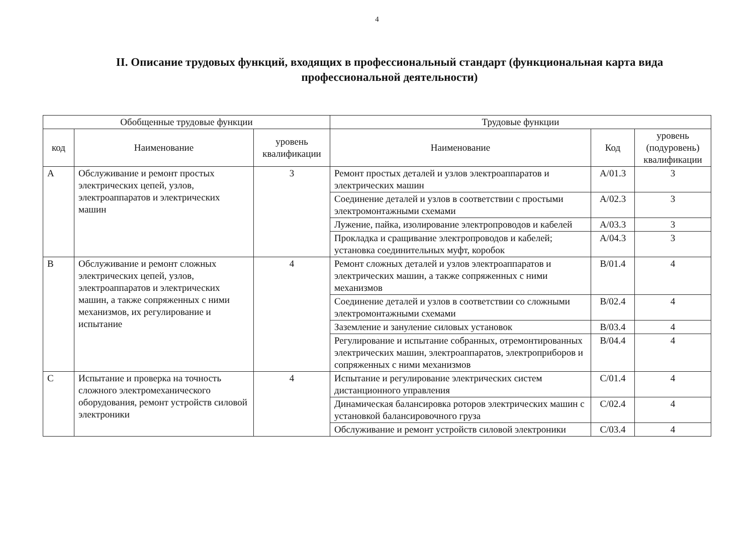4
II. Описание трудовых функций, входящих в профессиональный стандарт (функциональная карта вида профессиональной деятельности)
| Обобщенные трудовые функции | | | Трудовые функции | | |
| --- | --- | --- | --- | --- | --- |
| код | Наименование | уровень квалификации | Наименование | Код | уровень (подуровень) квалификации |
| A | Обслуживание и ремонт простых электрических цепей, узлов, электроаппаратов и электрических машин | 3 | Ремонт простых деталей и узлов электроаппаратов и электрических машин | A/01.3 | 3 |
| | | | Соединение деталей и узлов в соответствии с простыми электромонтажными схемами | A/02.3 | 3 |
| | | | Лужение, пайка, изолирование электропроводов и кабелей | A/03.3 | 3 |
| | | | Прокладка и сращивание электропроводов и кабелей; установка соединительных муфт, коробок | A/04.3 | 3 |
| B | Обслуживание и ремонт сложных электрических цепей, узлов, электроаппаратов и электрических машин, а также сопряженных с ними механизмов, их регулирование и испытание | 4 | Ремонт сложных деталей и узлов электроаппаратов и электрических машин, а также сопряженных с ними механизмов | B/01.4 | 4 |
| | | | Соединение деталей и узлов в соответствии со сложными электромонтажными схемами | B/02.4 | 4 |
| | | | Заземление и зануление силовых установок | B/03.4 | 4 |
| | | | Регулирование и испытание собранных, отремонтированных электрических машин, электроаппаратов, электроприборов и сопряженных с ними механизмов | B/04.4 | 4 |
| C | Испытание и проверка на точность сложного электромеханического оборудования, ремонт устройств силовой электроники | 4 | Испытание и регулирование электрических систем дистанционного управления | C/01.4 | 4 |
| | | | Динамическая балансировка роторов электрических машин с установкой балансировочного груза | C/02.4 | 4 |
| | | | Обслуживание и ремонт устройств силовой электроники | C/03.4 | 4 |